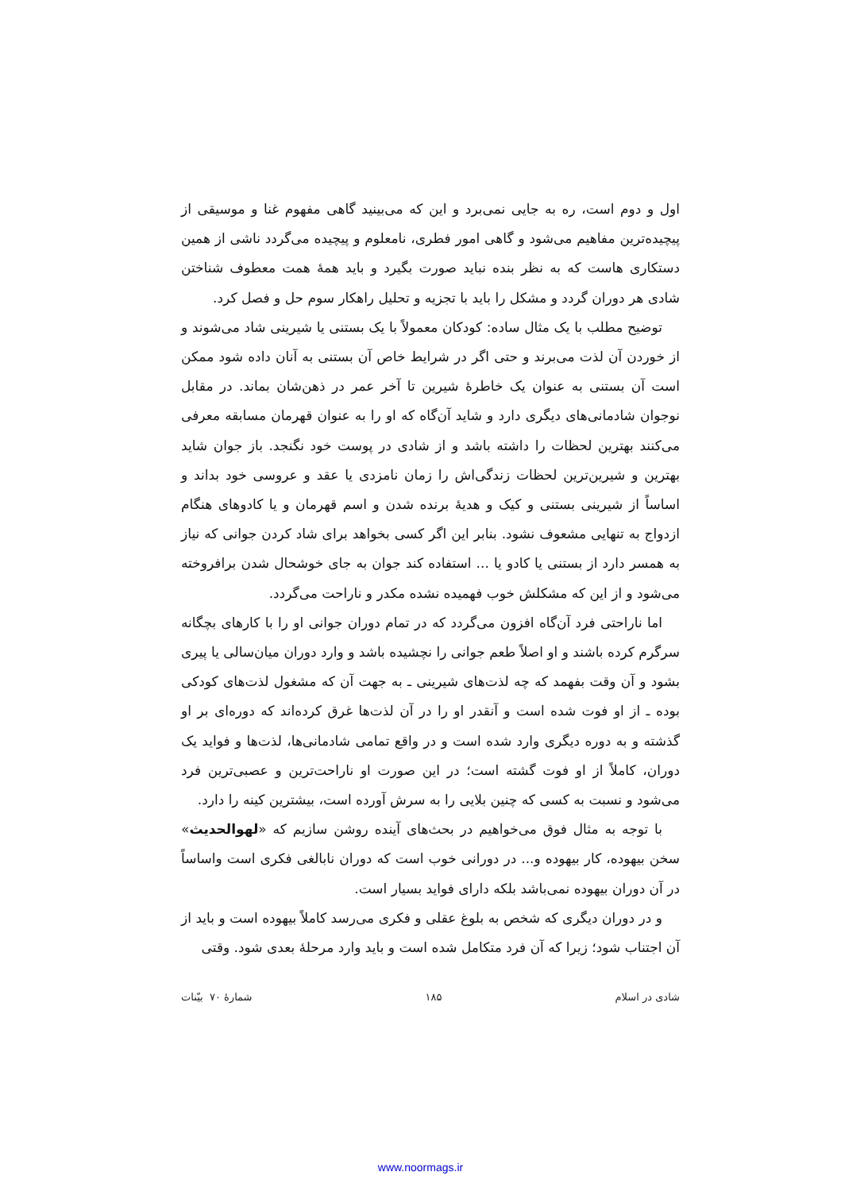اول و دوم است، ره به جایی نمی‌برد و این که می‌بینید گاهی مفهوم غنا و موسیقی از پیچیده‌ترین مفاهیم می‌شود و گاهی امور فطری، نامعلوم و پیچیده می‌گردد ناشی از همین دستکاری هاست که به نظر بنده نباید صورت بگیرد و باید همهٔ همت معطوف شناختن شادی هر دوران گردد و مشکل را باید با تجزیه و تحلیل راهکار سوم حل و فصل کرد.
توضیح مطلب با یک مثال ساده: کودکان معمولاً با یک بستنی یا شیرینی شاد می‌شوند و از خوردن آن لذت می‌برند و حتی اگر در شرایط خاص آن بستنی به آنان داده شود ممکن است آن بستنی به عنوان یک خاطرهٔ شیرین تا آخر عمر در ذهن‌شان بماند. در مقابل نوجوان شادمانی‌های دیگری دارد و شاید آن‌گاه که او را به عنوان قهرمان مسابقه معرفی می‌کنند بهترین لحظات را داشته باشد و از شادی در پوست خود نگنجد. باز جوان شاید بهترین و شیرین‌ترین لحظات زندگی‌اش را زمان نامزدی یا عقد و عروسی خود بداند و اساساً از شیرینی بستنی و کیک و هدیهٔ برنده شدن و اسم قهرمان و یا کادوهای هنگام ازدواج به تنهایی مشعوف نشود. بنابر این اگر کسی بخواهد برای شاد کردن جوانی که نیاز به همسر دارد از بستنی یا کادو یا ... استفاده کند جوان به جای خوشحال شدن برافروخته می‌شود و از این که مشکلش خوب فهمیده نشده مکدر و ناراحت می‌گردد.
اما ناراحتی فرد آن‌گاه افزون می‌گردد که در تمام دوران جوانی او را با کارهای بچگانه سرگرم کرده باشند و او اصلاً طعم جوانی را نچشیده باشد و وارد دوران میان‌سالی یا پیری بشود و آن وقت بفهمد که چه لذت‌های شیرینی ـ به جهت آن که مشغول لذت‌های کودکی بوده ـ از او فوت شده است و آنقدر او را در آن لذت‌ها غرق کرده‌اند که دوره‌ای بر او گذشته و به دوره دیگری وارد شده است و در واقع تمامی شادمانی‌ها، لذت‌ها و فواید یک دوران، کاملاً از او فوت گشته است؛ در این صورت او ناراحت‌ترین و عصبی‌ترین فرد می‌شود و نسبت به کسی که چنین بلایی را به سرش آورده است، بیشترین کینه را دارد.
با توجه به مثال فوق می‌خواهیم در بحث‌های آینده روشن سازیم که «لهوالحدیث» سخن بیهوده، کار بیهوده و... در دورانی خوب است که دوران نابالغی فکری است واساساً در آن دوران بیهوده نمی‌باشد بلکه دارای فواید بسیار است.
و در دوران دیگری که شخص به بلوغ عقلی و فکری می‌رسد کاملاً بیهوده است و باید از آن اجتناب شود؛ زیرا که آن فرد متکامل شده است و باید وارد مرحلهٔ بعدی شود. وقتی
شادی در اسلام ۱۸۵ شمارهٔ ۷۰ بیّنات
www.noormags.ir